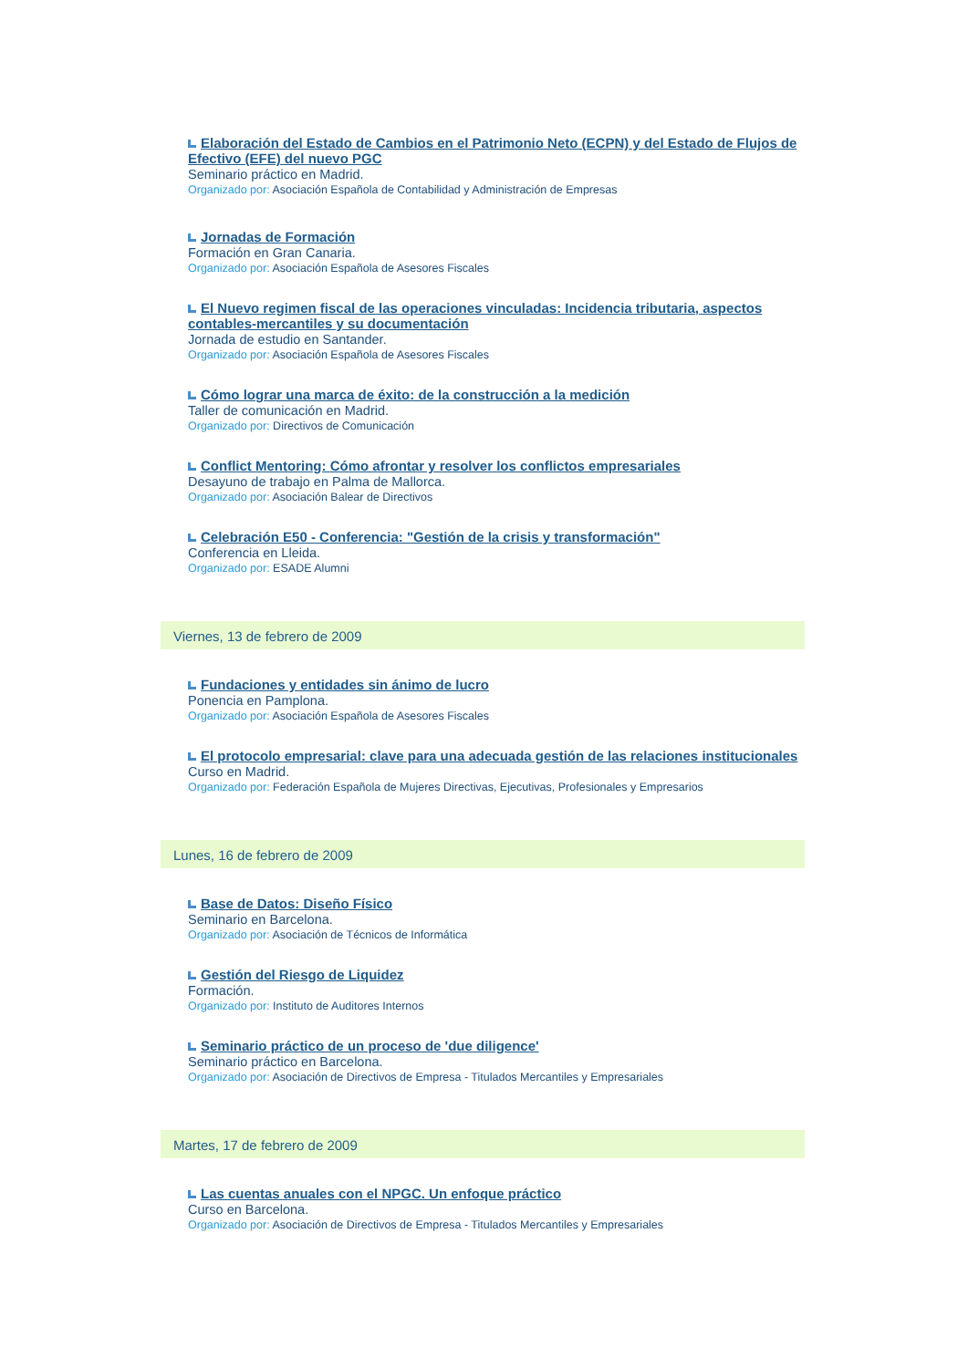Elaboración del Estado de Cambios en el Patrimonio Neto (ECPN) y del Estado de Flujos de Efectivo (EFE) del nuevo PGC
Seminario práctico en Madrid.
Organizado por: Asociación Española de Contabilidad y Administración de Empresas
Jornadas de Formación
Formación en Gran Canaria.
Organizado por: Asociación Española de Asesores Fiscales
El Nuevo regimen fiscal de las operaciones vinculadas: Incidencia tributaria, aspectos contables-mercantiles y su documentación
Jornada de estudio en Santander.
Organizado por: Asociación Española de Asesores Fiscales
Cómo lograr una marca de éxito: de la construcción a la medición
Taller de comunicación en Madrid.
Organizado por: Directivos de Comunicación
Conflict Mentoring: Cómo afrontar y resolver los conflictos empresariales
Desayuno de trabajo en Palma de Mallorca.
Organizado por: Asociación Balear de Directivos
Celebración E50 - Conferencia: "Gestión de la crisis y transformación"
Conferencia en Lleida.
Organizado por: ESADE Alumni
Viernes, 13 de febrero de 2009
Fundaciones y entidades sin ánimo de lucro
Ponencia en Pamplona.
Organizado por: Asociación Española de Asesores Fiscales
El protocolo empresarial: clave para una adecuada gestión de las relaciones institucionales
Curso en Madrid.
Organizado por: Federación Española de Mujeres Directivas, Ejecutivas, Profesionales y Empresarios
Lunes, 16 de febrero de 2009
Base de Datos: Diseño Físico
Seminario en Barcelona.
Organizado por: Asociación de Técnicos de Informática
Gestión del Riesgo de Liquidez
Formación.
Organizado por: Instituto de Auditores Internos
Seminario práctico de un proceso de 'due diligence'
Seminario práctico en Barcelona.
Organizado por: Asociación de Directivos de Empresa - Titulados Mercantiles y Empresariales
Martes, 17 de febrero de 2009
Las cuentas anuales con el NPGC. Un enfoque práctico
Curso en Barcelona.
Organizado por: Asociación de Directivos de Empresa - Titulados Mercantiles y Empresariales